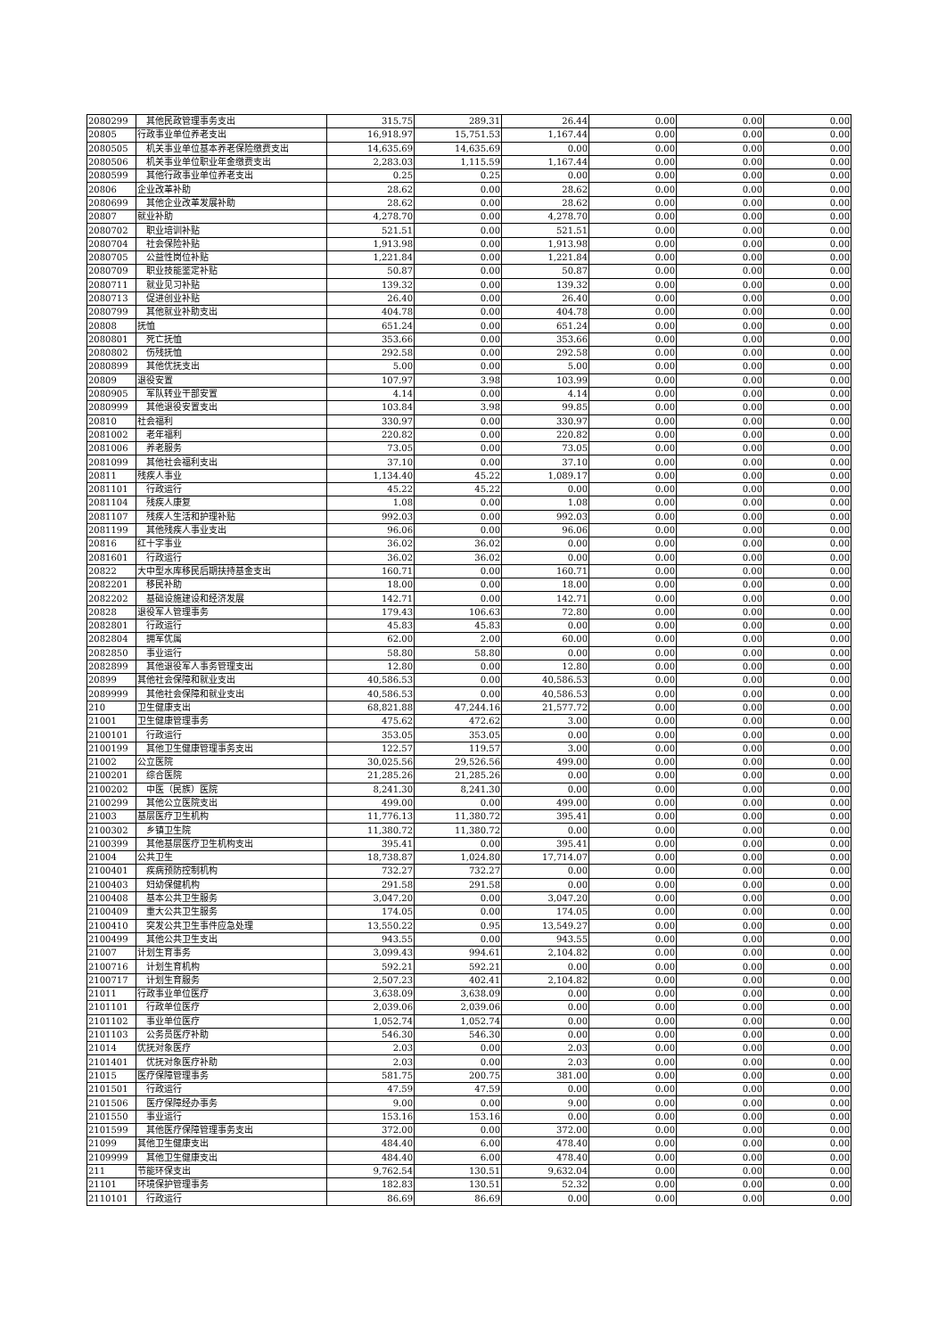| 2080299 | 其他民政管理事务支出 | 315.75 | 289.31 | 26.44 | 0.00 | 0.00 | 0.00 |
| 20805 | 行政事业单位养老支出 | 16,918.97 | 15,751.53 | 1,167.44 | 0.00 | 0.00 | 0.00 |
| 2080505 | 机关事业单位基本养老保险缴费支出 | 14,635.69 | 14,635.69 | 0.00 | 0.00 | 0.00 | 0.00 |
| 2080506 | 机关事业单位职业年金缴费支出 | 2,283.03 | 1,115.59 | 1,167.44 | 0.00 | 0.00 | 0.00 |
| 2080599 | 其他行政事业单位养老支出 | 0.25 | 0.25 | 0.00 | 0.00 | 0.00 | 0.00 |
| 20806 | 企业改革补助 | 28.62 | 0.00 | 28.62 | 0.00 | 0.00 | 0.00 |
| 2080699 | 其他企业改革发展补助 | 28.62 | 0.00 | 28.62 | 0.00 | 0.00 | 0.00 |
| 20807 | 就业补助 | 4,278.70 | 0.00 | 4,278.70 | 0.00 | 0.00 | 0.00 |
| 2080702 | 职业培训补贴 | 521.51 | 0.00 | 521.51 | 0.00 | 0.00 | 0.00 |
| 2080704 | 社会保险补贴 | 1,913.98 | 0.00 | 1,913.98 | 0.00 | 0.00 | 0.00 |
| 2080705 | 公益性岗位补贴 | 1,221.84 | 0.00 | 1,221.84 | 0.00 | 0.00 | 0.00 |
| 2080709 | 职业技能鉴定补贴 | 50.87 | 0.00 | 50.87 | 0.00 | 0.00 | 0.00 |
| 2080711 | 就业见习补贴 | 139.32 | 0.00 | 139.32 | 0.00 | 0.00 | 0.00 |
| 2080713 | 促进创业补贴 | 26.40 | 0.00 | 26.40 | 0.00 | 0.00 | 0.00 |
| 2080799 | 其他就业补助支出 | 404.78 | 0.00 | 404.78 | 0.00 | 0.00 | 0.00 |
| 20808 | 抚恤 | 651.24 | 0.00 | 651.24 | 0.00 | 0.00 | 0.00 |
| 2080801 | 死亡抚恤 | 353.66 | 0.00 | 353.66 | 0.00 | 0.00 | 0.00 |
| 2080802 | 伤残抚恤 | 292.58 | 0.00 | 292.58 | 0.00 | 0.00 | 0.00 |
| 2080899 | 其他优抚支出 | 5.00 | 0.00 | 5.00 | 0.00 | 0.00 | 0.00 |
| 20809 | 退役安置 | 107.97 | 3.98 | 103.99 | 0.00 | 0.00 | 0.00 |
| 2080905 | 军队转业干部安置 | 4.14 | 0.00 | 4.14 | 0.00 | 0.00 | 0.00 |
| 2080999 | 其他退役安置支出 | 103.84 | 3.98 | 99.85 | 0.00 | 0.00 | 0.00 |
| 20810 | 社会福利 | 330.97 | 0.00 | 330.97 | 0.00 | 0.00 | 0.00 |
| 2081002 | 老年福利 | 220.82 | 0.00 | 220.82 | 0.00 | 0.00 | 0.00 |
| 2081006 | 养老服务 | 73.05 | 0.00 | 73.05 | 0.00 | 0.00 | 0.00 |
| 2081099 | 其他社会福利支出 | 37.10 | 0.00 | 37.10 | 0.00 | 0.00 | 0.00 |
| 20811 | 残疾人事业 | 1,134.40 | 45.22 | 1,089.17 | 0.00 | 0.00 | 0.00 |
| 2081101 | 行政运行 | 45.22 | 45.22 | 0.00 | 0.00 | 0.00 | 0.00 |
| 2081104 | 残疾人康复 | 1.08 | 0.00 | 1.08 | 0.00 | 0.00 | 0.00 |
| 2081107 | 残疾人生活和护理补贴 | 992.03 | 0.00 | 992.03 | 0.00 | 0.00 | 0.00 |
| 2081199 | 其他残疾人事业支出 | 96.06 | 0.00 | 96.06 | 0.00 | 0.00 | 0.00 |
| 20816 | 红十字事业 | 36.02 | 36.02 | 0.00 | 0.00 | 0.00 | 0.00 |
| 2081601 | 行政运行 | 36.02 | 36.02 | 0.00 | 0.00 | 0.00 | 0.00 |
| 20822 | 大中型水库移民后期扶持基金支出 | 160.71 | 0.00 | 160.71 | 0.00 | 0.00 | 0.00 |
| 2082201 | 移民补助 | 18.00 | 0.00 | 18.00 | 0.00 | 0.00 | 0.00 |
| 2082202 | 基础设施建设和经济发展 | 142.71 | 0.00 | 142.71 | 0.00 | 0.00 | 0.00 |
| 20828 | 退役军人管理事务 | 179.43 | 106.63 | 72.80 | 0.00 | 0.00 | 0.00 |
| 2082801 | 行政运行 | 45.83 | 45.83 | 0.00 | 0.00 | 0.00 | 0.00 |
| 2082804 | 拥军优属 | 62.00 | 2.00 | 60.00 | 0.00 | 0.00 | 0.00 |
| 2082850 | 事业运行 | 58.80 | 58.80 | 0.00 | 0.00 | 0.00 | 0.00 |
| 2082899 | 其他退役军人事务管理支出 | 12.80 | 0.00 | 12.80 | 0.00 | 0.00 | 0.00 |
| 20899 | 其他社会保障和就业支出 | 40,586.53 | 0.00 | 40,586.53 | 0.00 | 0.00 | 0.00 |
| 2089999 | 其他社会保障和就业支出 | 40,586.53 | 0.00 | 40,586.53 | 0.00 | 0.00 | 0.00 |
| 210 | 卫生健康支出 | 68,821.88 | 47,244.16 | 21,577.72 | 0.00 | 0.00 | 0.00 |
| 21001 | 卫生健康管理事务 | 475.62 | 472.62 | 3.00 | 0.00 | 0.00 | 0.00 |
| 2100101 | 行政运行 | 353.05 | 353.05 | 0.00 | 0.00 | 0.00 | 0.00 |
| 2100199 | 其他卫生健康管理事务支出 | 122.57 | 119.57 | 3.00 | 0.00 | 0.00 | 0.00 |
| 21002 | 公立医院 | 30,025.56 | 29,526.56 | 499.00 | 0.00 | 0.00 | 0.00 |
| 2100201 | 综合医院 | 21,285.26 | 21,285.26 | 0.00 | 0.00 | 0.00 | 0.00 |
| 2100202 | 中医（民族）医院 | 8,241.30 | 8,241.30 | 0.00 | 0.00 | 0.00 | 0.00 |
| 2100299 | 其他公立医院支出 | 499.00 | 0.00 | 499.00 | 0.00 | 0.00 | 0.00 |
| 21003 | 基层医疗卫生机构 | 11,776.13 | 11,380.72 | 395.41 | 0.00 | 0.00 | 0.00 |
| 2100302 | 乡镇卫生院 | 11,380.72 | 11,380.72 | 0.00 | 0.00 | 0.00 | 0.00 |
| 2100399 | 其他基层医疗卫生机构支出 | 395.41 | 0.00 | 395.41 | 0.00 | 0.00 | 0.00 |
| 21004 | 公共卫生 | 18,738.87 | 1,024.80 | 17,714.07 | 0.00 | 0.00 | 0.00 |
| 2100401 | 疾病预防控制机构 | 732.27 | 732.27 | 0.00 | 0.00 | 0.00 | 0.00 |
| 2100403 | 妇幼保健机构 | 291.58 | 291.58 | 0.00 | 0.00 | 0.00 | 0.00 |
| 2100408 | 基本公共卫生服务 | 3,047.20 | 0.00 | 3,047.20 | 0.00 | 0.00 | 0.00 |
| 2100409 | 重大公共卫生服务 | 174.05 | 0.00 | 174.05 | 0.00 | 0.00 | 0.00 |
| 2100410 | 突发公共卫生事件应急处理 | 13,550.22 | 0.95 | 13,549.27 | 0.00 | 0.00 | 0.00 |
| 2100499 | 其他公共卫生支出 | 943.55 | 0.00 | 943.55 | 0.00 | 0.00 | 0.00 |
| 21007 | 计划生育事务 | 3,099.43 | 994.61 | 2,104.82 | 0.00 | 0.00 | 0.00 |
| 2100716 | 计划生育机构 | 592.21 | 592.21 | 0.00 | 0.00 | 0.00 | 0.00 |
| 2100717 | 计划生育服务 | 2,507.23 | 402.41 | 2,104.82 | 0.00 | 0.00 | 0.00 |
| 21011 | 行政事业单位医疗 | 3,638.09 | 3,638.09 | 0.00 | 0.00 | 0.00 | 0.00 |
| 2101101 | 行政单位医疗 | 2,039.06 | 2,039.06 | 0.00 | 0.00 | 0.00 | 0.00 |
| 2101102 | 事业单位医疗 | 1,052.74 | 1,052.74 | 0.00 | 0.00 | 0.00 | 0.00 |
| 2101103 | 公务员医疗补助 | 546.30 | 546.30 | 0.00 | 0.00 | 0.00 | 0.00 |
| 21014 | 优抚对象医疗 | 2.03 | 0.00 | 2.03 | 0.00 | 0.00 | 0.00 |
| 2101401 | 优抚对象医疗补助 | 2.03 | 0.00 | 2.03 | 0.00 | 0.00 | 0.00 |
| 21015 | 医疗保障管理事务 | 581.75 | 200.75 | 381.00 | 0.00 | 0.00 | 0.00 |
| 2101501 | 行政运行 | 47.59 | 47.59 | 0.00 | 0.00 | 0.00 | 0.00 |
| 2101506 | 医疗保障经办事务 | 9.00 | 0.00 | 9.00 | 0.00 | 0.00 | 0.00 |
| 2101550 | 事业运行 | 153.16 | 153.16 | 0.00 | 0.00 | 0.00 | 0.00 |
| 2101599 | 其他医疗保障管理事务支出 | 372.00 | 0.00 | 372.00 | 0.00 | 0.00 | 0.00 |
| 21099 | 其他卫生健康支出 | 484.40 | 6.00 | 478.40 | 0.00 | 0.00 | 0.00 |
| 2109999 | 其他卫生健康支出 | 484.40 | 6.00 | 478.40 | 0.00 | 0.00 | 0.00 |
| 211 | 节能环保支出 | 9,762.54 | 130.51 | 9,632.04 | 0.00 | 0.00 | 0.00 |
| 21101 | 环境保护管理事务 | 182.83 | 130.51 | 52.32 | 0.00 | 0.00 | 0.00 |
| 2110101 | 行政运行 | 86.69 | 86.69 | 0.00 | 0.00 | 0.00 | 0.00 |